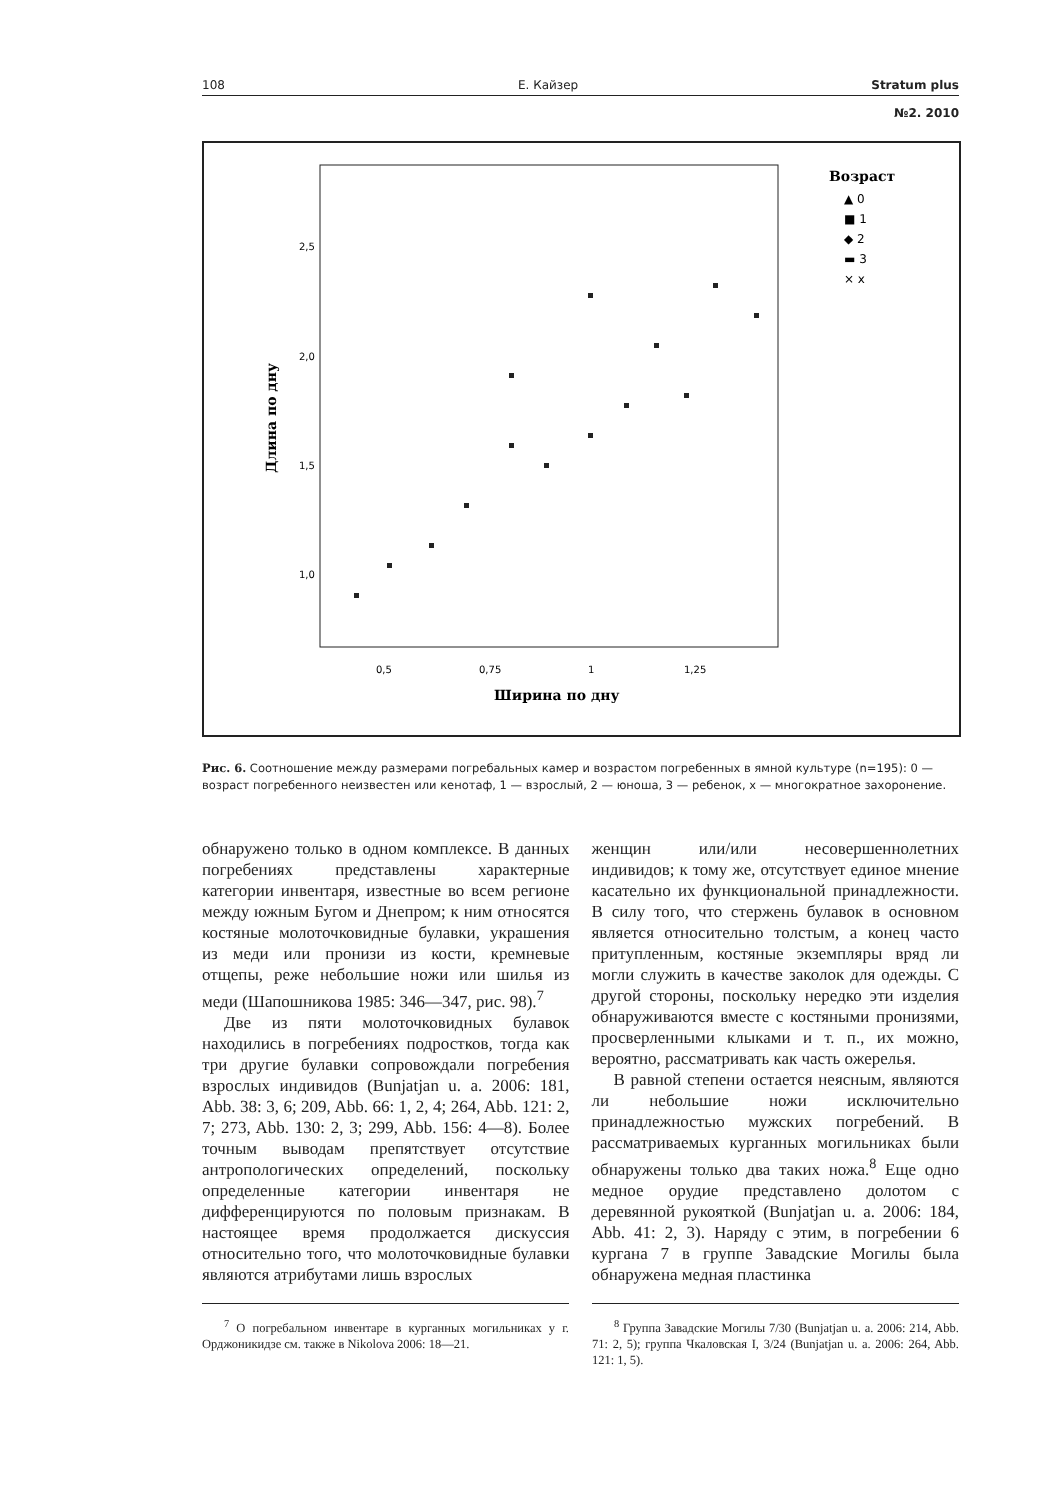108 Е. Кайзер Stratum plus
№2. 2010
2,5
2,0
1,5
1,0
0,5
0,75
1
1,25
Ширина по дну
Длина по дну
Возраст
▲ 0
■ 1
◆ 2
▬ 3
× x
Рис. 6. Соотношение между размерами погребальных камер и возрастом погребенных в ямной культуре (n=195): 0 — возраст погребенного неизвестен или кенотаф, 1 — взрослый, 2 — юноша, 3 — ребенок, x — многократное захоронение.
обнаружено только в одном комплексе. В данных погребениях представлены характерные категории инвентаря, известные во всем регионе между южным Бугом и Днепром; к ним относятся костяные молоточковидные булавки, украшения из меди или пронизи из кости, кремневые отщепы, реже небольшие ножи или шилья из меди (Шапошникова 1985: 346—347, рис. 98).<sup>7</sup>
Две из пяти молоточковидных булавок находились в погребениях подростков, тогда как три другие булавки сопровождали погребения взрослых индивидов (Bunjatjan u. a. 2006: 181, Abb. 38: 3, 6; 209, Abb. 66: 1, 2, 4; 264, Abb. 121: 2, 7; 273, Abb. 130: 2, 3; 299, Abb. 156: 4—8). Более точным выводам препятствует отсутствие антропологических определений, поскольку определенные категории инвентаря не дифференцируются по половым признакам. В настоящее время продолжается дискуссия относительно того, что молоточковидные булавки являются атрибутами лишь взрослых
женщин или/или несовершеннолетних индивидов; к тому же, отсутствует единое мнение касательно их функциональной принадлежности. В силу того, что стержень булавок в основном является относительно толстым, а конец часто притупленным, костяные экземпляры вряд ли могли служить в качестве заколок для одежды. С другой стороны, поскольку нередко эти изделия обнаруживаются вместе с костяными пронизями, просверленными клыками и т. п., их можно, вероятно, рассматривать как часть ожерелья.
В равной степени остается неясным, являются ли небольшие ножи исключительно принадлежностью мужских погребений. В рассматриваемых курганных могильниках были обнаружены только два таких ножа.<sup>8</sup> Еще одно медное орудие представлено долотом с деревянной рукояткой (Bunjatjan u. a. 2006: 184, Abb. 41: 2, 3). Наряду с этим, в погребении 6 кургана 7 в группе Завадские Могилы была обнаружена медная пластинка
<sup>7</sup> О погребальном инвентаре в курганных могильниках у г. Орджоникидзе см. также в Nikolova 2006: 18—21.
<sup>8</sup> Группа Завадские Могилы 7/30 (Bunjatjan u. a. 2006: 214, Abb. 71: 2, 5); группа Чкаловская I, 3/24 (Bunjatjan u. a. 2006: 264, Abb. 121: 1, 5).